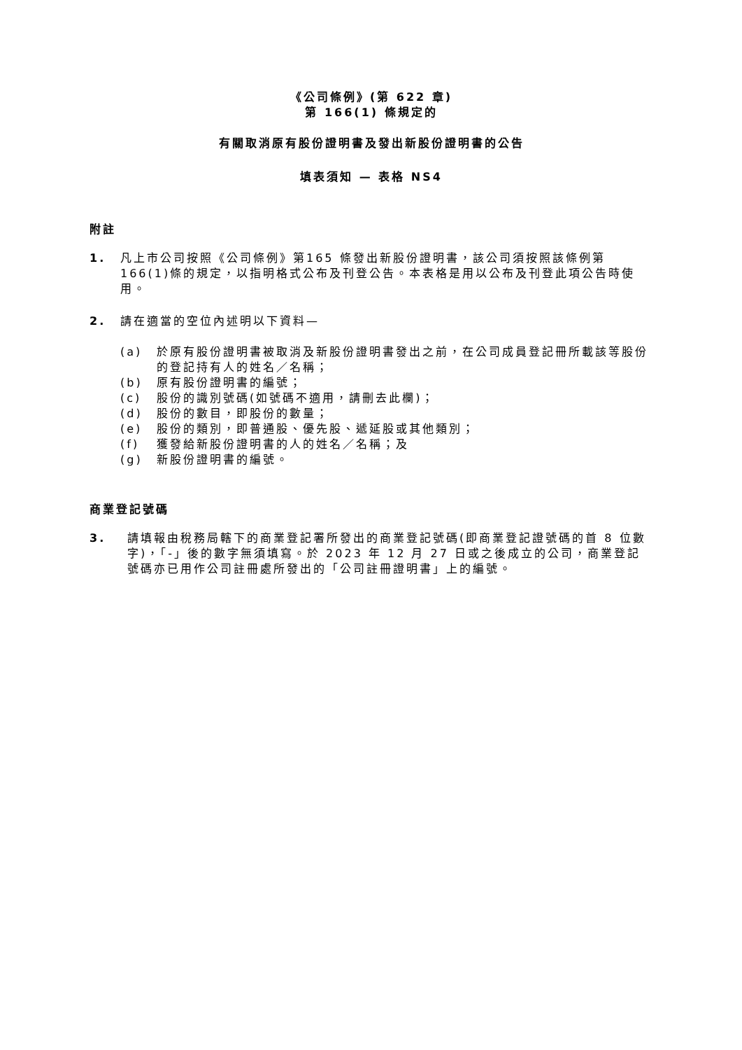《公司條例》(第 622 章)
第 166(1) 條規定的
有關取消原有股份證明書及發出新股份證明書的公告
填表須知 — 表格 NS4
附註
1. 凡上市公司按照《公司條例》第165 條發出新股份證明書，該公司須按照該條例第166(1)條的規定，以指明格式公布及刊登公告。本表格是用以公布及刊登此項公告時使用。
2. 請在適當的空位內述明以下資料—
(a) 於原有股份證明書被取消及新股份證明書發出之前，在公司成員登記冊所載該等股份的登記持有人的姓名／名稱；
(b) 原有股份證明書的編號；
(c) 股份的識別號碼(如號碼不適用，請刪去此欄)；
(d) 股份的數目，即股份的數量；
(e) 股份的類別，即普通股、優先股、遞延股或其他類別；
(f) 獲發給新股份證明書的人的姓名／名稱；及
(g) 新股份證明書的編號。
商業登記號碼
3. 請填報由稅務局轄下的商業登記署所發出的商業登記號碼(即商業登記證號碼的首 8 位數字)，「-」後的數字無須填寫。於 2023 年 12 月 27 日或之後成立的公司，商業登記號碼亦已用作公司註冊處所發出的「公司註冊證明書」上的編號。